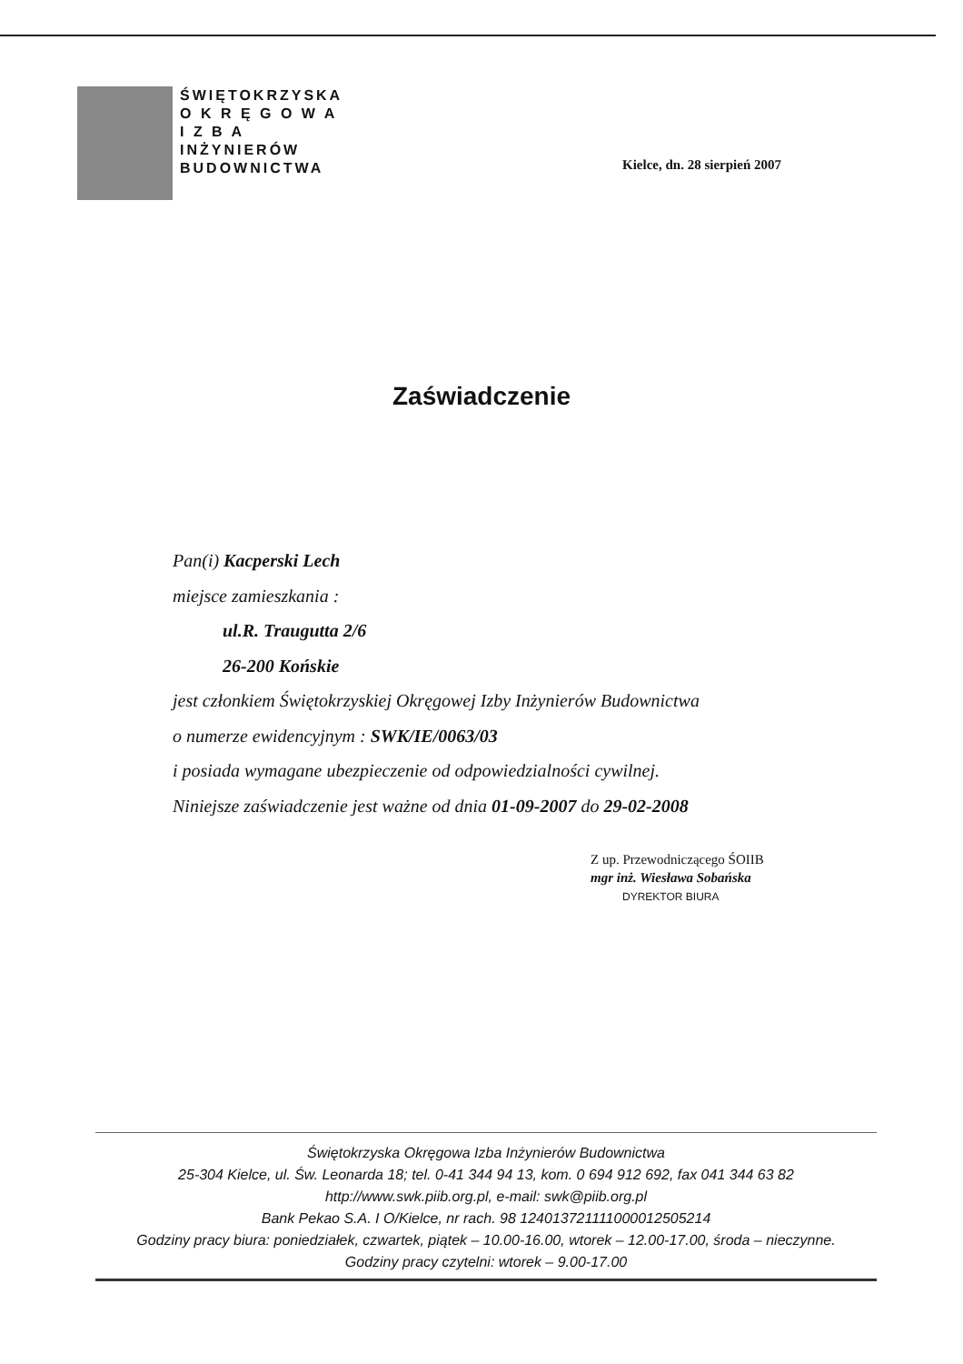ŚWIĘTOKRZYSKA
O K R Ę G O W A
I Z B A
INŻYNIERÓW
BUDOWNICTWA
Kielce, dn. 28 sierpień 2007
Zaświadczenie
Pan(i) Kacperski Lech
miejsce zamieszkania :
ul.R. Traugutta 2/6
26-200 Końskie
jest członkiem Świętokrzyskiej Okręgowej Izby Inżynierów Budownictwa
o numerze ewidencyjnym : SWK/IE/0063/03
i posiada wymagane ubezpieczenie od odpowiedzialności cywilnej.
Niniejsze zaświadczenie jest ważne od dnia 01-09-2007 do 29-02-2008
Z up. Przewodniczącego ŚOIIB
mgr inż. Wiesława Sobańska
DYREKTOR BIURA
Świętokrzyska Okręgowa Izba Inżynierów Budownictwa
25-304 Kielce, ul. Św. Leonarda 18; tel. 0-41 344 94 13, kom. 0 694 912 692, fax 041 344 63 82
http://www.swk.piib.org.pl, e-mail: swk@piib.org.pl
Bank Pekao S.A. I O/Kielce, nr rach. 98 124013721111000012505214
Godziny pracy biura: poniedziałek, czwartek, piątek – 10.00-16.00, wtorek – 12.00-17.00, środa – nieczynne.
Godziny pracy czytelni: wtorek – 9.00-17.00